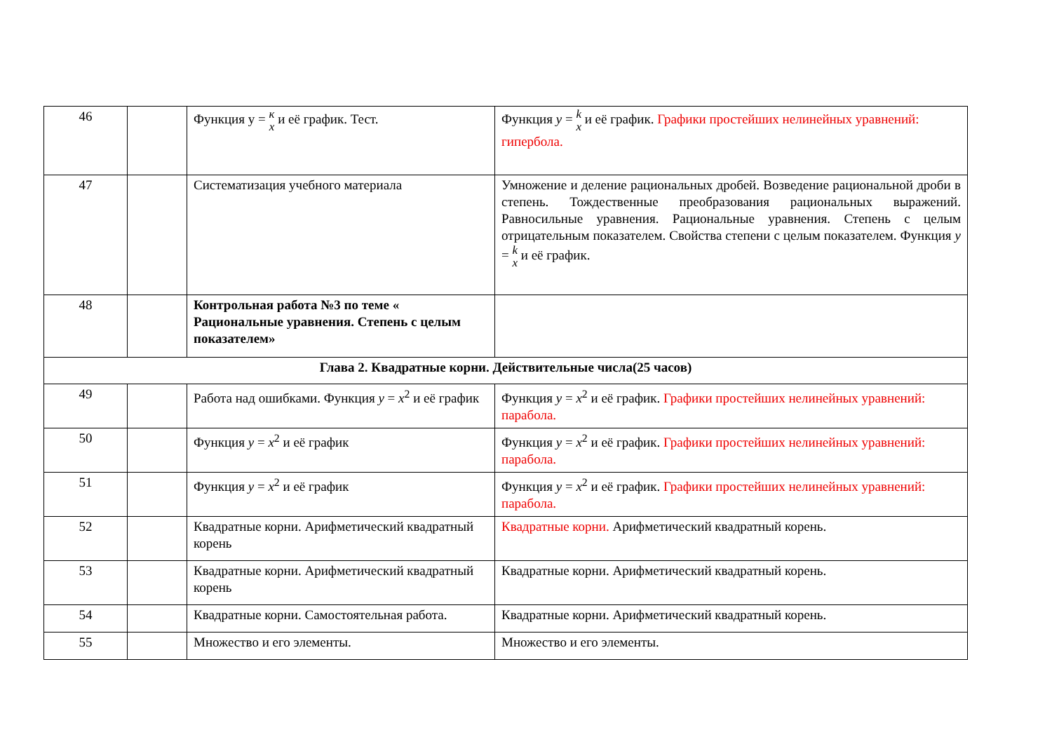| 46 | | Функция y = к x и её график. Тест. | Функция y = k x и её график. Графики простейших нелинейных уравнений: гипербола. |
| 47 | | Систематизация учебного материала | Умножение и деление рациональных дробей. Возведение рациональной дроби в степень. Тождественные преобразования рациональных выражений. Равносильные уравнения. Рациональные уравнения. Степень с целым отрицательным показателем. Свойства степени с целым показателем. Функция y = k x и её график. |
| 48 | | Контрольная работа №3 по теме « Рациональные уравнения. Степень с целым показателем» | |
| Глава 2. Квадратные корни. Действительные числа(25 часов) | | | |
| 49 | | Работа над ошибками. Функция y = x<sup>2</sup> и её график | Функция y = x<sup>2</sup> и её график. Графики простейших нелинейных уравнений: парабола. |
| 50 | | Функция y = x<sup>2</sup> и её график | Функция y = x<sup>2</sup> и её график. Графики простейших нелинейных уравнений: парабола. |
| 51 | | Функция y = x<sup>2</sup> и её график | Функция y = x<sup>2</sup> и её график. Графики простейших нелинейных уравнений: парабола. |
| 52 | | Квадратные корни. Арифметический квадратный корень | Квадратные корни. Арифметический квадратный корень. |
| 53 | | Квадратные корни. Арифметический квадратный корень | Квадратные корни. Арифметический квадратный корень. |
| 54 | | Квадратные корни. Самостоятельная работа. | Квадратные корни. Арифметический квадратный корень. |
| 55 | | Множество и его элементы. | Множество и его элементы. |